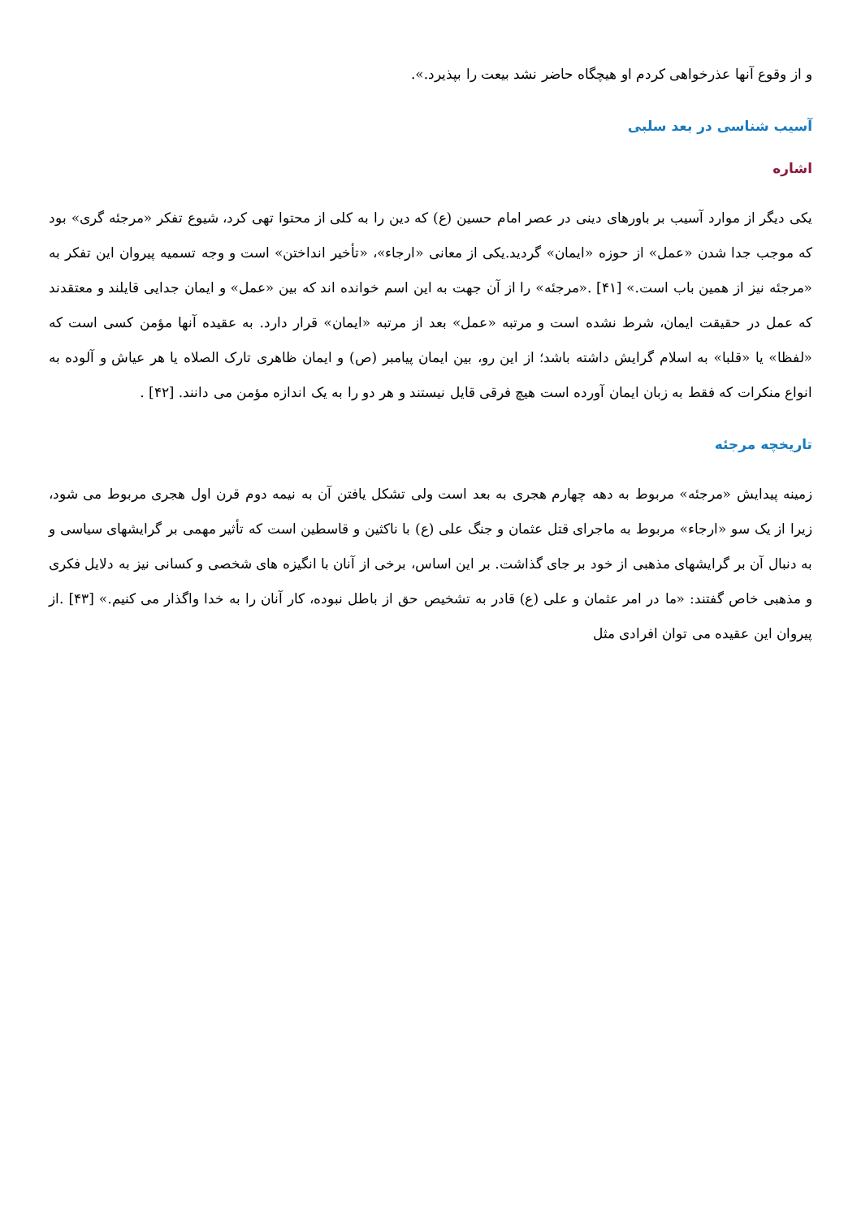و از وقوع آنها عذرخواهی کردم او هیچگاه حاضر نشد بیعت را بپذیرد.».
آسیب شناسی در بعد سلبی
اشاره
یکی دیگر از موارد آسیب بر باورهای دینی در عصر امام حسین (ع) که دین را به کلی از محتوا تهی کرد، شیوع تفکر «مرجئه گری» بود که موجب جدا شدن «عمل» از حوزه «ایمان» گردید.یکی از معانی «ارجاء»، «تأخیر انداختن» است و وجه تسمیه پیروان این تفکر به «مرجئه نیز از همین باب است.» [۴۱] .«مرجئه» را از آن جهت به این اسم خوانده اند که بین «عمل» و ایمان جدایی قایلند و معتقدند که عمل در حقیقت ایمان، شرط نشده است و مرتبه «عمل» بعد از مرتبه «ایمان» قرار دارد. به عقیده آنها مؤمن کسی است که «لفظا» یا «قلبا» به اسلام گرایش داشته باشد؛ از این رو، بین ایمان پیامبر (ص) و ایمان ظاهری تارک الصلاه یا هر عیاش و آلوده به انواع منکرات که فقط به زبان ایمان آورده است هیچ فرقی قایل نیستند و هر دو را به یک اندازه مؤمن می دانند. [۴۲] .
تاریخچه مرجئه
زمینه پیدایش «مرجئه» مربوط به دهه چهارم هجری به بعد است ولی تشکل یافتن آن به نیمه دوم قرن اول هجری مربوط می شود، زیرا از یک سو «ارجاء» مربوط به ماجرای قتل عثمان و جنگ علی (ع) با ناکثین و قاسطین است که تأثیر مهمی بر گرایشهای سیاسی و به دنبال آن بر گرایشهای مذهبی از خود بر جای گذاشت. بر این اساس، برخی از آنان با انگیزه های شخصی و کسانی نیز به دلایل فکری و مذهبی خاص گفتند: «ما در امر عثمان و علی (ع) قادر به تشخیص حق از باطل نبوده، کار آنان را به خدا واگذار می کنیم.» [۴۳] .از پیروان این عقیده می توان افرادی مثل